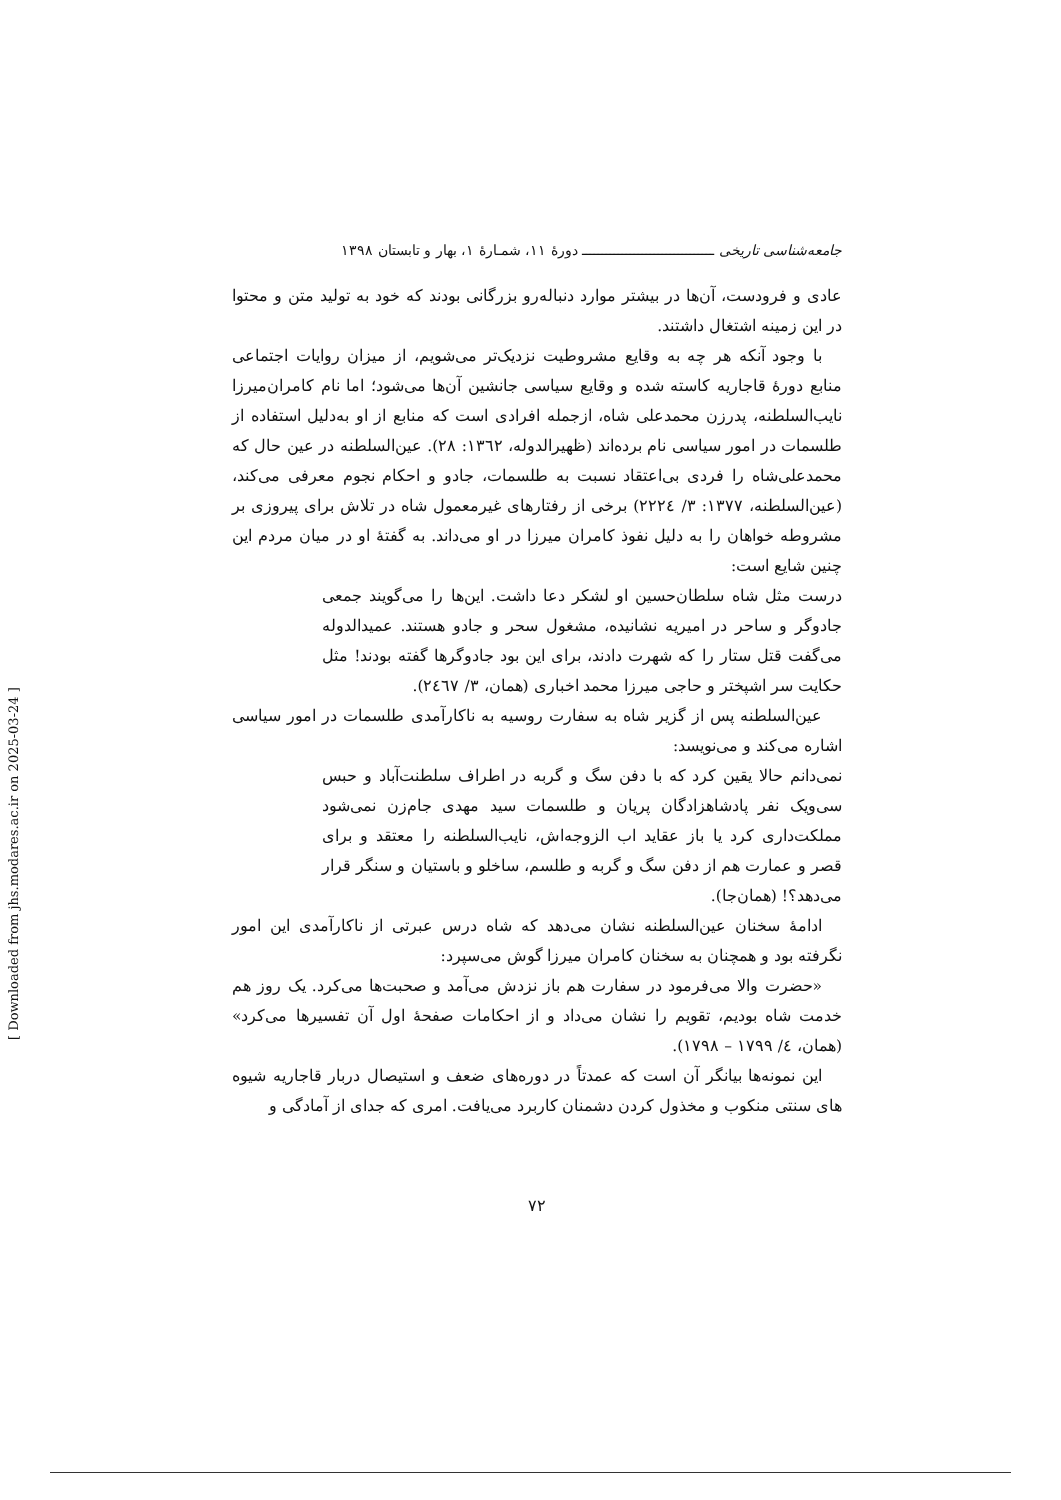جامعه‌شناسی تاریخی ـــــــــــــــــــــــــــــــــ دورهٔ ۱۱، شمـارهٔ ۱، بهار و تابستان ۱۳۹۸
عادی و فرودست، آن‌ها در بیشتر موارد دنباله‌رو بزرگانی بودند که خود به تولید متن و محتوا در این زمینه اشتغال داشتند.
با وجود آنکه هر چه به وقایع مشروطیت نزدیک‌تر می‌شویم، از میزان روایات اجتماعی منابع دورهٔ قاجاریه کاسته شده و وقایع سیاسی جانشین آن‌ها می‌شود؛ اما نام کامران‌میرزا نایب‌السلطنه، پدرزن محمدعلی شاه، ازجمله افرادی است که منابع از او به‌دلیل استفاده از طلسمات در امور سیاسی نام برده‌اند (ظهیرالدوله، ۱۳٦۲: ۲۸). عین‌السلطنه در عین حال که محمدعلی‌شاه را فردی بی‌اعتقاد نسبت به طلسمات، جادو و احکام نجوم معرفی می‌کند، (عین‌السلطنه، ۱۳۷۷: ۳/ ۲۲۲٤) برخی از رفتارهای غیرمعمول شاه در تلاش برای پیروزی بر مشروطه خواهان را به دلیل نفوذ کامران میرزا در او می‌داند. به گفتهٔ او در میان مردم این چنین شایع است:
درست مثل شاه سلطان‌حسین او لشکر دعا داشت. این‌ها را می‌گویند جمعی جادوگر و ساحر در امیریه نشانیده، مشغول سحر و جادو هستند. عمیدالدوله می‌گفت قتل ستار را که شهرت دادند، برای این بود جادوگرها گفته بودند! مثل حکایت سر اشپختر و حاجی میرزا محمد اخباری (همان، ۳/ ۲٤٦۷).
عین‌السلطنه پس از گزیر شاه به سفارت روسیه به ناکارآمدی طلسمات در امور سیاسی اشاره می‌کند و می‌نویسد:
نمی‌دانم حالا یقین کرد که با دفن سگ و گربه در اطراف سلطنت‌آباد و حبس سی‌ویک نفر پادشاهزادگان پریان و طلسمات سید مهدی جام‌زن نمی‌شود مملکت‌داری کرد یا باز عقاید اب الزوجه‌اش، نایب‌السلطنه را معتقد و برای قصر و عمارت هم از دفن سگ و گربه و طلسم، ساخلو و باستیان و سنگر قرار می‌دهد؟! (همان‌جا).
ادامهٔ سخنان عین‌السلطنه نشان می‌دهد که شاه درس عبرتی از ناکارآمدی این امور نگرفته بود و همچنان به سخنان کامران میرزا گوش می‌سپرد:
«حضرت والا می‌فرمود در سفارت هم باز نزدش می‌آمد و صحبت‌ها می‌کرد. یک روز هم خدمت شاه بودیم، تقویم را نشان می‌داد و از احکامات صفحهٔ اول آن تفسیرها می‌کرد» (همان، ٤/ ۱۷۹۹ – ۱۷۹۸).
این نمونه‌ها بیانگر آن است که عمدتاً در دوره‌های ضعف و استیصال دربار قاجاریه شیوه های سنتی منکوب و مخذول کردن دشمنان کاربرد می‌یافت. امری که جدای از آمادگی و
۷۲
[ Downloaded from jhs.modares.ac.ir on 2025-03-24 ]